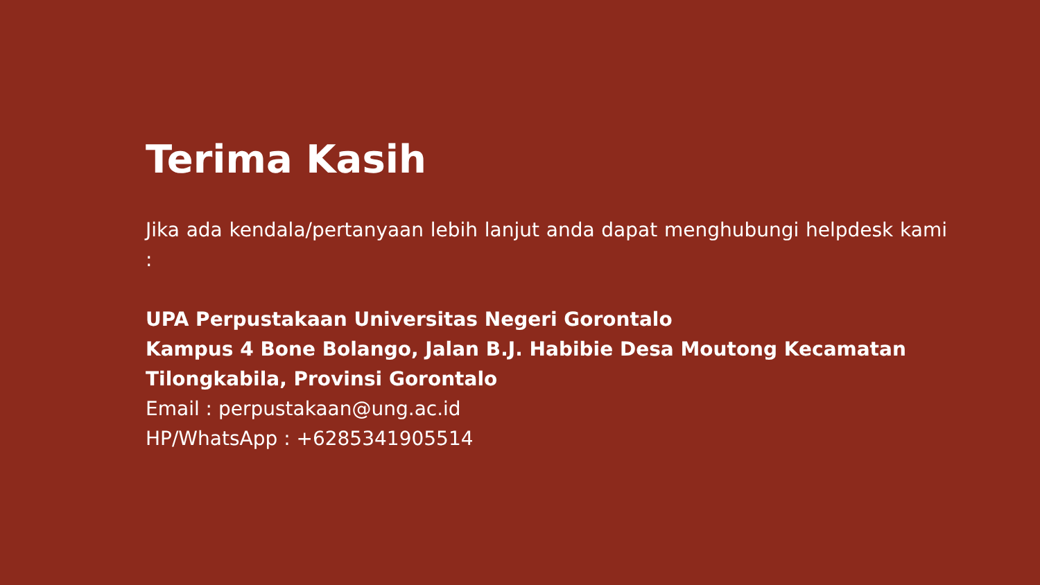Terima Kasih
Jika ada kendala/pertanyaan lebih lanjut anda dapat menghubungi helpdesk kami :
UPA Perpustakaan Universitas Negeri Gorontalo
Kampus 4 Bone Bolango, Jalan B.J. Habibie Desa Moutong Kecamatan Tilongkabila, Provinsi Gorontalo
Email : perpustakaan@ung.ac.id
HP/WhatsApp : +6285341905514